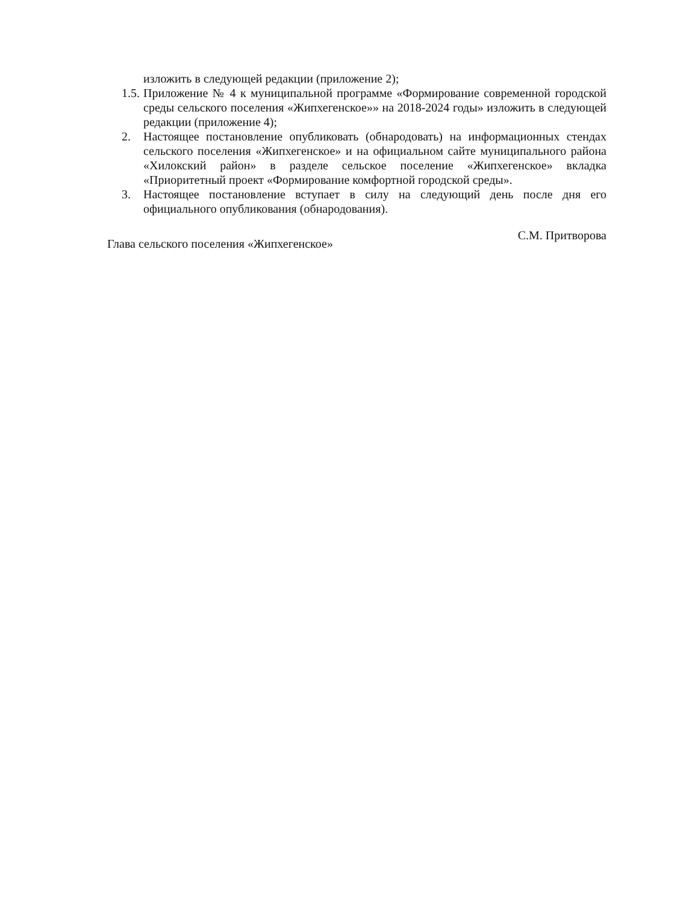изложить в следующей редакции (приложение 2);
1.5.
Приложение № 4 к муниципальной программе «Формирование современной городской среды сельского поселения «Жипхегенское»» на 2018-2024 годы» изложить в следующей редакции (приложение 4);
2. Настоящее постановление опубликовать (обнародовать) на информационных стендах сельского поселения «Жипхегенское» и на официальном сайте муниципального района «Хилокский район» в разделе сельское поселение «Жипхегенское» вкладка «Приоритетный проект «Формирование комфортной городской среды».
3. Настоящее постановление вступает в силу на следующий день после дня его официального опубликования (обнародования).
Глава сельского поселения «Жипхегенское» С.М. Притворова